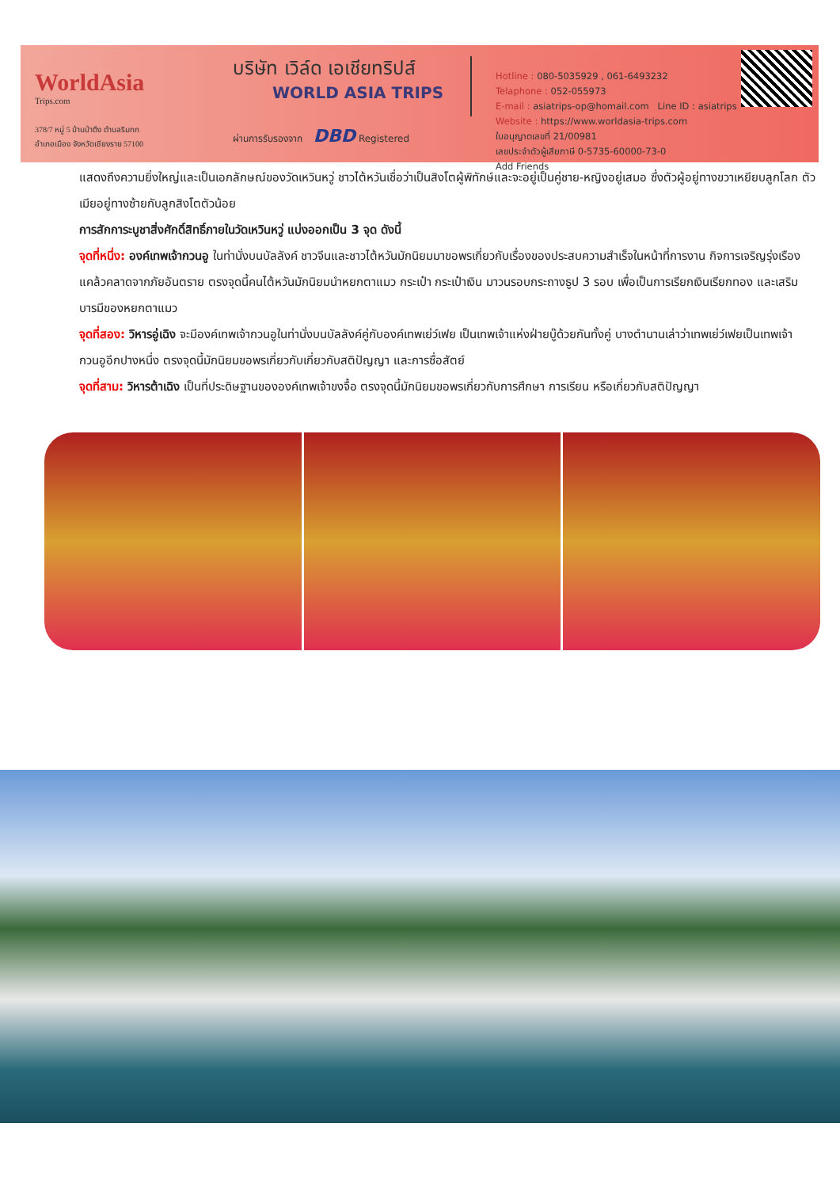WorldAsia
Trips.com
378/7 หมู่ 5 บ้านป่าตึง ตำบลริมกก
อำเภอเมือง จังหวัดเชียงราย 57100
บริษัท เวิล์ด เอเชียทริปส์
WORLD ASIA TRIPS
ผ่านการรับรองจาก DBD Registered
Hotline : 080-5035929 , 061-6493232
Telaphone : 052-055973
E-mail : asiatrips-op@homail.com Line ID : asiatrips
Website : https://www.worldasia-trips.com
ใบอนุญาตเลขที่ 21/00981
เลขประจำตัวผู้เสียภาษี 0-5735-60000-73-0
Add Friends
แสดงถึงความยิ่งใหญ่และเป็นเอกลักษณ์ของวัดเหวินหวู่ ชาวไต้หวันเชื่อว่าเป็นสิงโตผู้พิทักษ์และจะอยู่เป็นคู่ชาย-หญิงอยู่เสมอ ซึ่งตัวผู้อยู่ทางขวาเหยียบลูกโลก ตัวเมียอยู่ทางซ้ายกับลูกสิงโตตัวน้อย
การสักการะบูชาสิ่งศักดิ์สิทธิ์ภายในวัดเหวินหวู่ แบ่งออกเป็น 3 จุด ดังนี้
จุดที่หนึ่ง: องค์เทพเจ้ากวนอู ในท่านั่งบนบัลลังค์ ชาวจีนและชาวไต้หวันมักนิยมมาขอพรเกี่ยวกับเรื่องของประสบความสำเร็จในหน้าที่การงาน กิจการเจริญรุ่งเรือง แคล้วคลาดจากภัยอันตราย ตรงจุดนี้คนไต้หวันมักนิยมนำหยกตาแมว กระเป๋า กระเป๋าเงิน มาวนรอบกระถางธูป 3 รอบ เพื่อเป็นการเรียกเงินเรียกทอง และเสริมบารมีของหยกตาแมว
จุดที่สอง: วิหารอู่เฉิง จะมีองค์เทพเจ้ากวนอูในท่านั่งบนบัลลังค์คู่กับองค์เทพเย่ว์เฟย เป็นเทพเจ้าแห่งฝ่ายบู๊ด้วยกันทั้งคู่ บางตำนานเล่าว่าเทพเย่ว์เฟยเป็นเทพเจ้ากวนอูอีกปางหนึ่ง ตรงจุดนี้มักนิยมขอพรเกี่ยวกับเกี่ยวกับสติปัญญา และการซื่อสัตย์
จุดที่สาม: วิหารต้าเฉิง เป็นที่ประดิษฐานขององค์เทพเจ้าขงจื้อ ตรงจุดนี้มักนิยมขอพรเกี่ยวกับการศึกษา การเรียน หรือเกี่ยวกับสติปัญญา